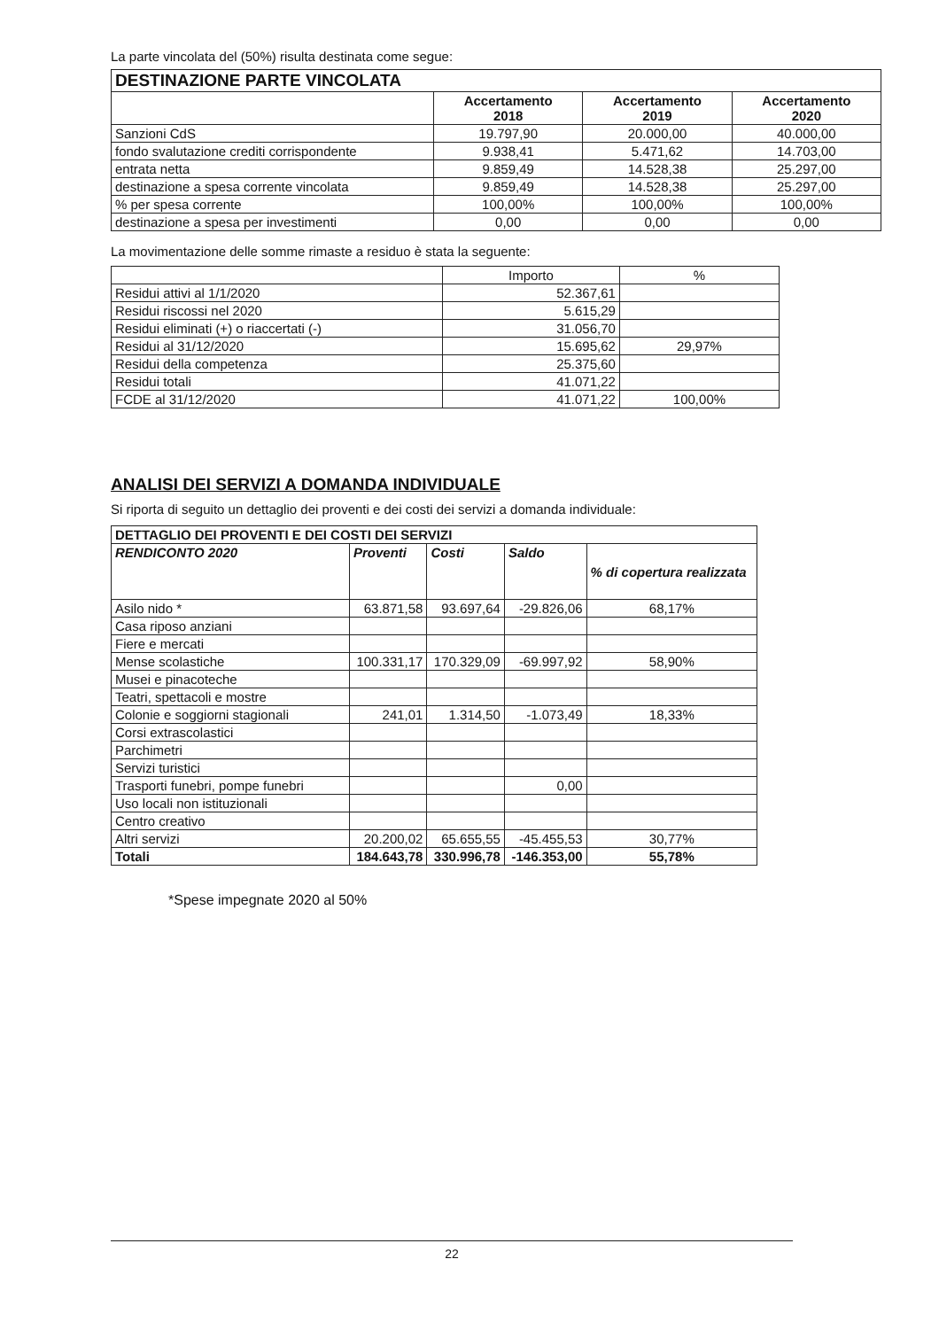La parte vincolata del (50%) risulta destinata come segue:
| DESTINAZIONE PARTE VINCOLATA | | | |
| --- | --- | --- | --- |
| | Accertamento 2018 | Accertamento 2019 | Accertamento 2020 |
| Sanzioni CdS | 19.797,90 | 20.000,00 | 40.000,00 |
| fondo svalutazione crediti corrispondente | 9.938,41 | 5.471,62 | 14.703,00 |
| entrata netta | 9.859,49 | 14.528,38 | 25.297,00 |
| destinazione a spesa corrente vincolata | 9.859,49 | 14.528,38 | 25.297,00 |
| % per spesa corrente | 100,00% | 100,00% | 100,00% |
| destinazione a spesa per investimenti | 0,00 | 0,00 | 0,00 |
La movimentazione delle somme rimaste a residuo è stata la seguente:
| | Importo | % |
| Residui attivi al 1/1/2020 | 52.367,61 | |
| Residui riscossi nel 2020 | 5.615,29 | |
| Residui eliminati (+) o riaccertati (-) | 31.056,70 | |
| Residui al 31/12/2020 | 15.695,62 | 29,97% |
| Residui della competenza | 25.375,60 | |
| Residui totali | 41.071,22 | |
| FCDE al 31/12/2020 | 41.071,22 | 100,00% |
ANALISI DEI SERVIZI A DOMANDA INDIVIDUALE
Si riporta di seguito un dettaglio dei proventi e dei costi dei servizi a domanda individuale:
| DETTAGLIO DEI PROVENTI E DEI COSTI DEI SERVIZI | | | | |
| --- | --- | --- | --- | --- |
| RENDICONTO 2020 | Proventi | Costi | Saldo | % di copertura realizzata |
| Asilo nido * | 63.871,58 | 93.697,64 | -29.826,06 | 68,17% |
| Casa riposo anziani | | | | |
| Fiere e mercati | | | | |
| Mense scolastiche | 100.331,17 | 170.329,09 | -69.997,92 | 58,90% |
| Musei e pinacoteche | | | | |
| Teatri, spettacoli e mostre | | | | |
| Colonie e soggiorni stagionali | 241,01 | 1.314,50 | -1.073,49 | 18,33% |
| Corsi extrascolastici | | | | |
| Parchimetri | | | | |
| Servizi turistici | | | | |
| Trasporti funebri, pompe funebri | | | 0,00 | |
| Uso locali non istituzionali | | | | |
| Centro creativo | | | | |
| Altri servizi | 20.200,02 | 65.655,55 | -45.455,53 | 30,77% |
| Totali | 184.643,78 | 330.996,78 | -146.353,00 | 55,78% |
*Spese impegnate 2020 al 50%
22